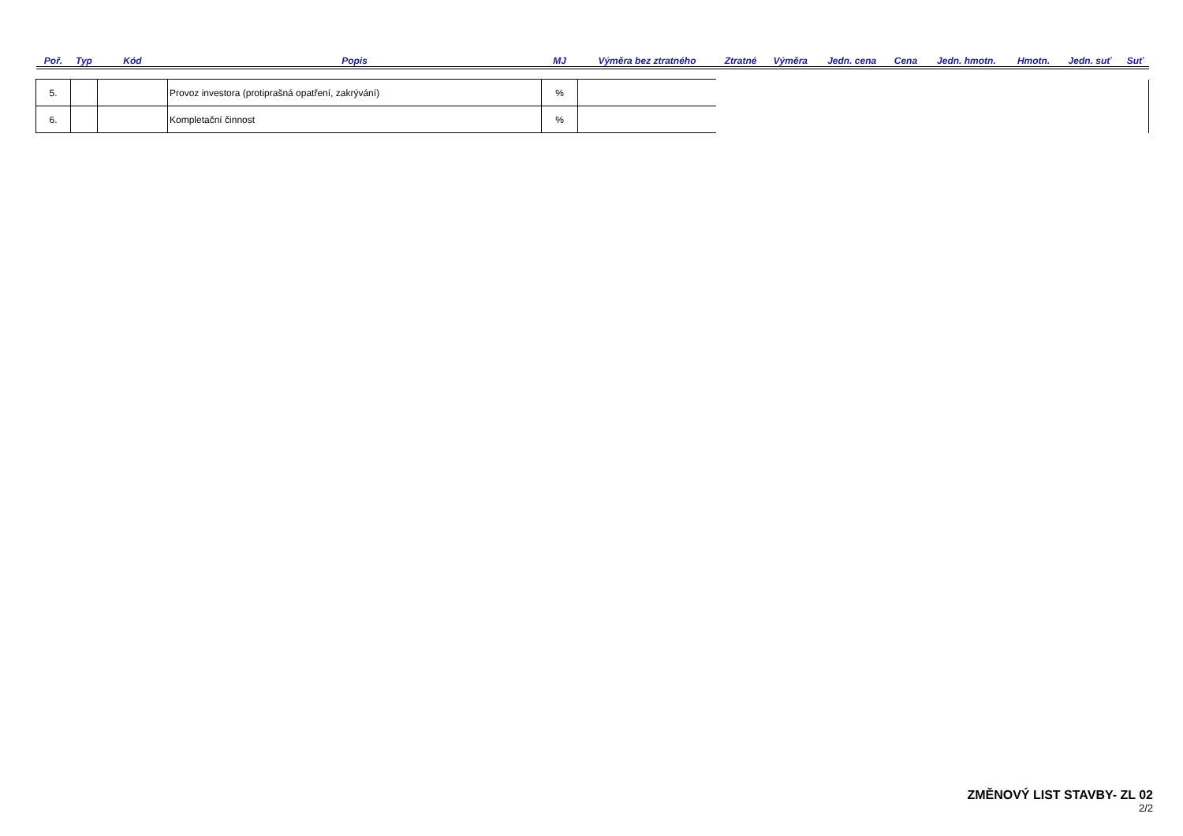| Poř. | Typ | Kód | Popis | MJ | Výměra bez ztratného | Ztratné | Výměra | Jedn. cena | Cena | Jedn. hmotn. | Hmotn. | Jedn. suť | Suť |
| --- | --- | --- | --- | --- | --- | --- | --- | --- | --- | --- | --- | --- | --- |
| 5. | | | Provoz investora (protiprašná opatření, zakrývání) | % | | | | | | | | | |
| 6. | | | Kompletační činnost | % | | | | | | | | | |
ZMĚNOVÝ LIST STAVBY- ZL 02
2/2